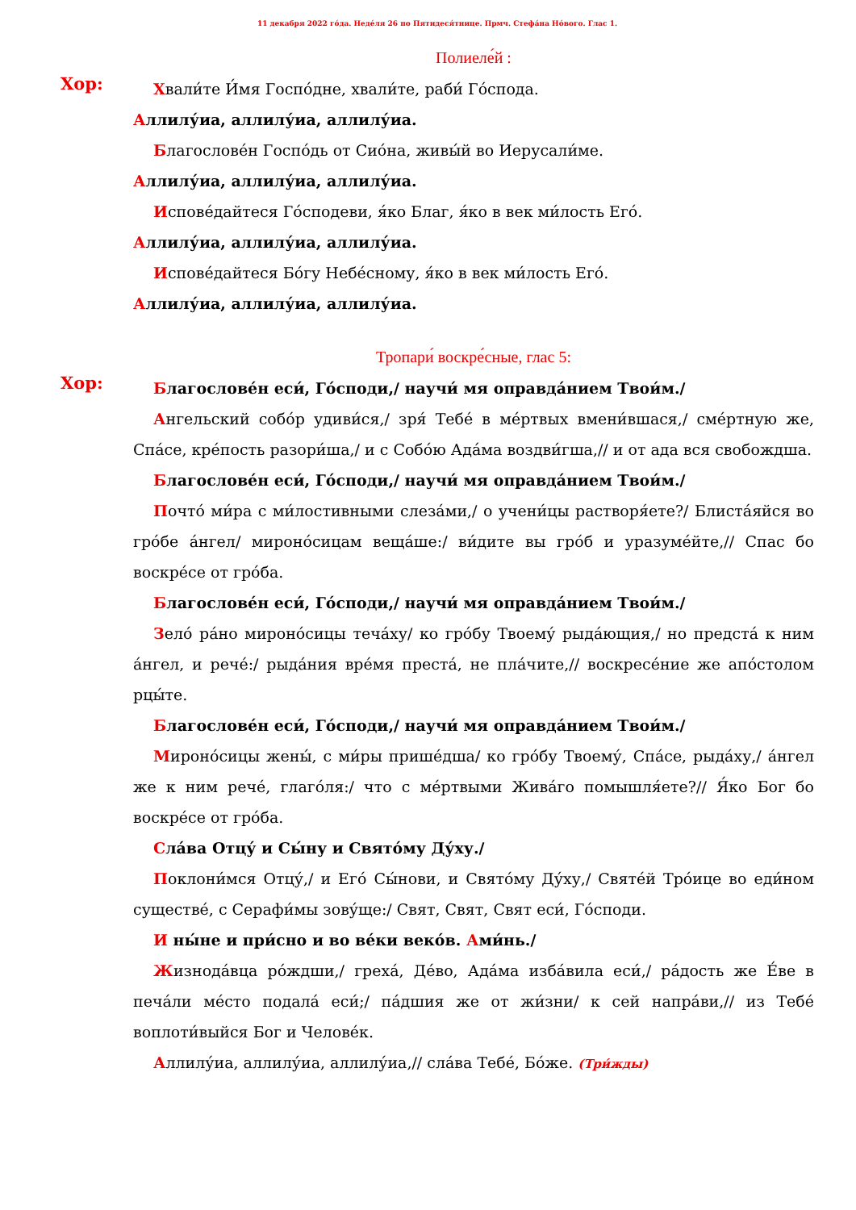11 декабря 2022 го́да. Неде́ля 26 по Пятидеся́тнице. Прмч. Стефа́на Но́вого. Глас 1.
Полиеле́й :
Хор:
Хвали́те И́мя Госпо́дне, хвали́те, раби́ Го́спода.
Аллилу́иа, аллилу́иа, аллилу́иа.
Благослове́н Госпо́дь от Сио́на, живы́й во Иерусали́ме.
Аллилу́иа, аллилу́иа, аллилу́иа.
Испове́дайтеся Го́сподеви, я́ко Благ, я́ко в век ми́лость Его́.
Аллилу́иа, аллилу́иа, аллилу́иа.
Испове́дайтеся Бо́гу Небе́сному, я́ко в век ми́лость Его́.
Аллилу́иа, аллилу́иа, аллилу́иа.
Тропари́ воскре́сные, глас 5:
Хор:
Благослове́н еси́, Го́споди,/ научи́ мя оправда́нием Твои́м./
Ангельский собо́р удиви́ся,/ зря́ Тебе́ в ме́ртвых вмени́вшася,/ сме́ртную же, Спа́се, кре́пость разори́ша,/ и с Собо́ю Ада́ма воздви́гша,// и от ада вся свобождша.
Благослове́н еси́, Го́споди,/ научи́ мя оправда́нием Твои́м./
Почто́ ми́ра с ми́лостивными слеза́ми,/ о учени́цы растворя́ете?/ Блиста́яйся во гро́бе а́нгел/ мироно́сицам веща́ше:/ ви́дите вы гро́б и уразуме́йте,// Спас бо воскре́се от гро́ба.
Благослове́н еси́, Го́споди,/ научи́ мя оправда́нием Твои́м./
Зело́ ра́но мироно́сицы теча́ху/ ко гро́бу Твоему́ рыда́ющия,/ но предста́ к ним а́нгел, и рече́:/ рыда́ния вре́мя преста́, не пла́чите,// воскресе́ние же апо́столом рцы́те.
Благослове́н еси́, Го́споди,/ научи́ мя оправда́нием Твои́м./
Мироно́сицы жены́, с ми́ры прише́дша/ ко гро́бу Твоему́, Спа́се, рыда́ху,/ а́нгел же к ним рече́, глаго́ля:/ что с ме́ртвыми Жива́го помышля́ете?// Я́ко Бог бо воскре́се от гро́ба.
Сла́ва Отцу́ и Сы́ну и Свято́му Ду́ху./
Поклони́мся Отцу́,/ и Его́ Сы́нови, и Свято́му Ду́ху,/ Святе́й Тро́ице во еди́ном существе́, с Серафи́мы зову́ще:/ Свят, Свят, Свят еси́, Го́споди.
И ны́не и при́сно и во ве́ки веко́в. Ами́нь./
Жизнода́вца ро́ждши,/ греха́, Де́во, Ада́ма изба́вила еси́,/ ра́дость же Е́ве в печа́ли ме́сто подала́ еси́;/ па́дшия же от жи́зни/ к сей напра́ви,// из Тебе́ воплоти́выйся Бог и Челове́к.
Аллилу́иа, аллилу́иа, аллилу́иа,// сла́ва Тебе́, Бо́же. (Три́жды)